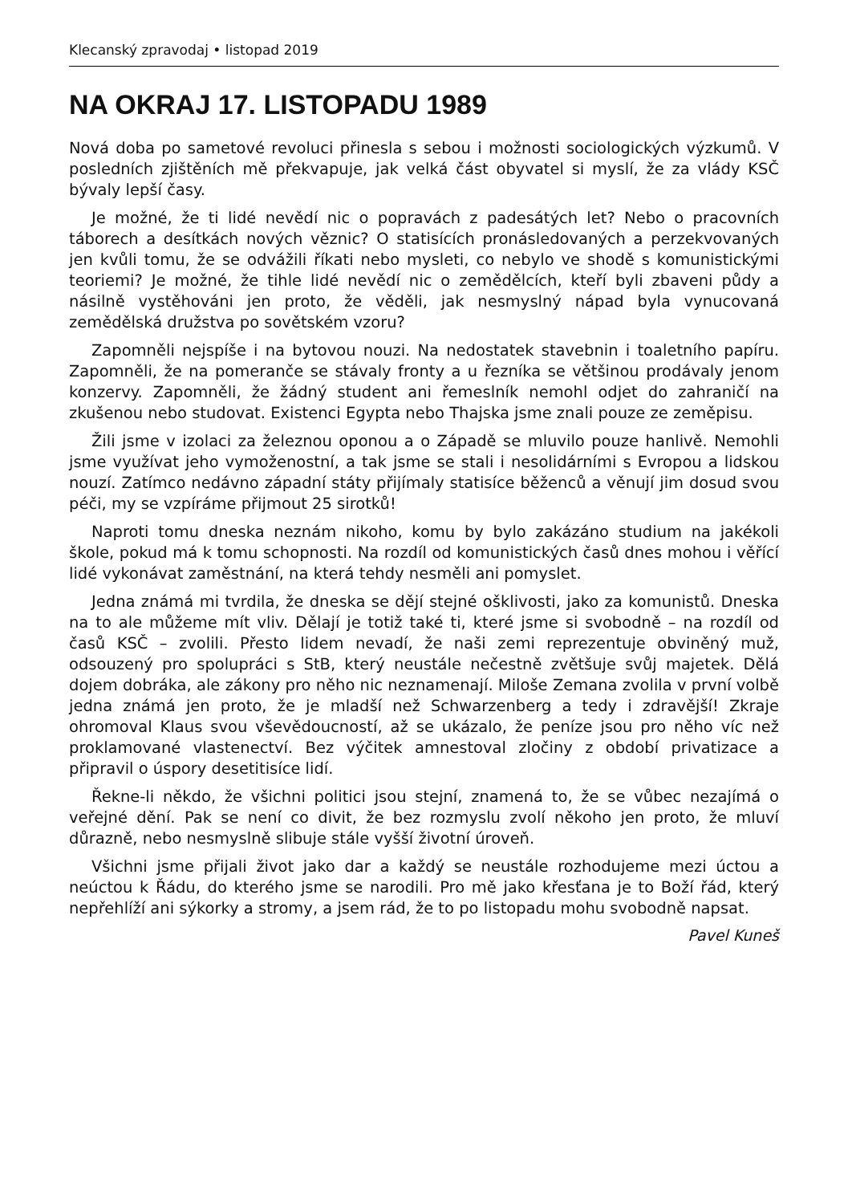Klecanský zpravodaj • listopad 2019
NA OKRAJ 17. LISTOPADU 1989
Nová doba po sametové revoluci přinesla s sebou i možnosti sociologických výzkumů. V posledních zjištěních mě překvapuje, jak velká část obyvatel si myslí, že za vlády KSČ bývaly lepší časy.
Je možné, že ti lidé nevědí nic o popravách z padesátých let? Nebo o pracovních táborech a desítkách nových věznic? O statisících pronásledovaných a perzekvovaných jen kvůli tomu, že se odvážili říkati nebo mysleti, co nebylo ve shodě s komunistickými teoriemi? Je možné, že tihle lidé nevědí nic o zemědělcích, kteří byli zbaveni půdy a násilně vystěhováni jen proto, že věděli, jak nesmyslný nápad byla vynucovaná zemědělská družstva po sovětském vzoru?
Zapomněli nejspíše i na bytovou nouzi. Na nedostatek stavebnin i toaletního papíru. Zapomněli, že na pomeranče se stávaly fronty a u řezníka se většinou prodávaly jenom konzervy. Zapomněli, že žádný student ani řemeslník nemohl odjet do zahraničí na zkušenou nebo studovat. Existenci Egypta nebo Thajska jsme znali pouze ze zeměpisu.
Žili jsme v izolaci za železnou oponou a o Západě se mluvilo pouze hanlivě. Nemohli jsme využívat jeho vymoženostní, a tak jsme se stali i nesolidárními s Evropou a lidskou nouzí. Zatímco nedávno západní státy přijímaly statisíce běženců a věnují jim dosud svou péči, my se vzpíráme přijmout 25 sirotků!
Naproti tomu dneska neznám nikoho, komu by bylo zakázáno studium na jakékoli škole, pokud má k tomu schopnosti. Na rozdíl od komunistických časů dnes mohou i věřící lidé vykonávat zaměstnání, na která tehdy nesměli ani pomyslet.
Jedna známá mi tvrdila, že dneska se dějí stejné ošklivosti, jako za komunistů. Dneska na to ale můžeme mít vliv. Dělají je totiž také ti, které jsme si svobodně – na rozdíl od časů KSČ – zvolili. Přesto lidem nevadí, že naši zemi reprezentuje obviněný muž, odsouzený pro spolupráci s StB, který neustále nečestně zvětšuje svůj majetek. Dělá dojem dobráka, ale zákony pro něho nic neznamenají. Miloše Zemana zvolila v první volbě jedna známá jen proto, že je mladší než Schwarzenberg a tedy i zdravější! Zkraje ohromoval Klaus svou vševědoucností, až se ukázalo, že peníze jsou pro něho víc než proklamované vlastenectví. Bez výčitek amnestoval zločiny z období privatizace a připravil o úspory desetitisíce lidí.
Řekne-li někdo, že všichni politici jsou stejní, znamená to, že se vůbec nezajímá o veřejné dění. Pak se není co divit, že bez rozmyslu zvolí někoho jen proto, že mluví důrazně, nebo nesmyslně slibuje stále vyšší životní úroveň.
Všichni jsme přijali život jako dar a každý se neustále rozhodujeme mezi úctou a neúctou k Řádu, do kterého jsme se narodili. Pro mě jako křesťana je to Boží řád, který nepřehlíží ani sýkorky a stromy, a jsem rád, že to po listopadu mohu svobodně napsat.
Pavel Kuneš